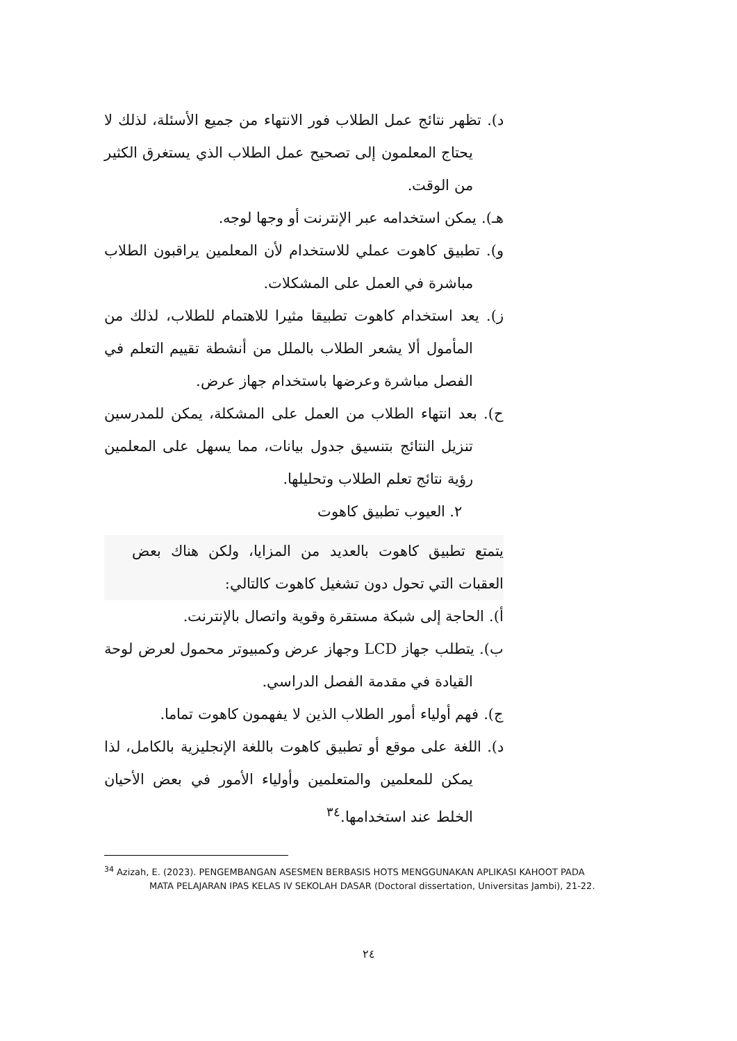د). تظهر نتائج عمل الطلاب فور الانتهاء من جميع الأسئلة، لذلك لا يحتاج المعلمون إلى تصحيح عمل الطلاب الذي يستغرق الكثير من الوقت.
هـ). يمكن استخدامه عبر الإنترنت أو وجها لوجه.
و). تطبيق كاهوت عملي للاستخدام لأن المعلمين يراقبون الطلاب مباشرة في العمل على المشكلات.
ز). يعد استخدام كاهوت تطبيقا مثيرا للاهتمام للطلاب، لذلك من المأمول ألا يشعر الطلاب بالملل من أنشطة تقييم التعلم في الفصل مباشرة وعرضها باستخدام جهاز عرض.
ح). بعد انتهاء الطلاب من العمل على المشكلة، يمكن للمدرسين تنزيل النتائج بتنسيق جدول بيانات، مما يسهل على المعلمين رؤية نتائج تعلم الطلاب وتحليلها.
٢. العيوب تطبيق كاهوت
يتمتع تطبيق كاهوت بالعديد من المزايا، ولكن هناك بعض العقبات التي تحول دون تشغيل كاهوت كالتالي:
أ). الحاجة إلى شبكة مستقرة وقوية واتصال بالإنترنت.
ب). يتطلب جهاز LCD وجهاز عرض وكمبيوتر محمول لعرض لوحة القيادة في مقدمة الفصل الدراسي.
ج). فهم أولياء أمور الطلاب الذين لا يفهمون كاهوت تماما.
د). اللغة على موقع أو تطبيق كاهوت باللغة الإنجليزية بالكامل، لذا يمكن للمعلمين والمتعلمين وأولياء الأمور في بعض الأحيان الخلط عند استخدامها.<sup>٣٤</sup>
<sup>34</sup> Azizah, E. (2023). PENGEMBANGAN ASESMEN BERBASIS HOTS MENGGUNAKAN APLIKASI KAHOOT PADA MATA PELAJARAN IPAS KELAS IV SEKOLAH DASAR (Doctoral dissertation, Universitas Jambi), 21-22.
٢٤